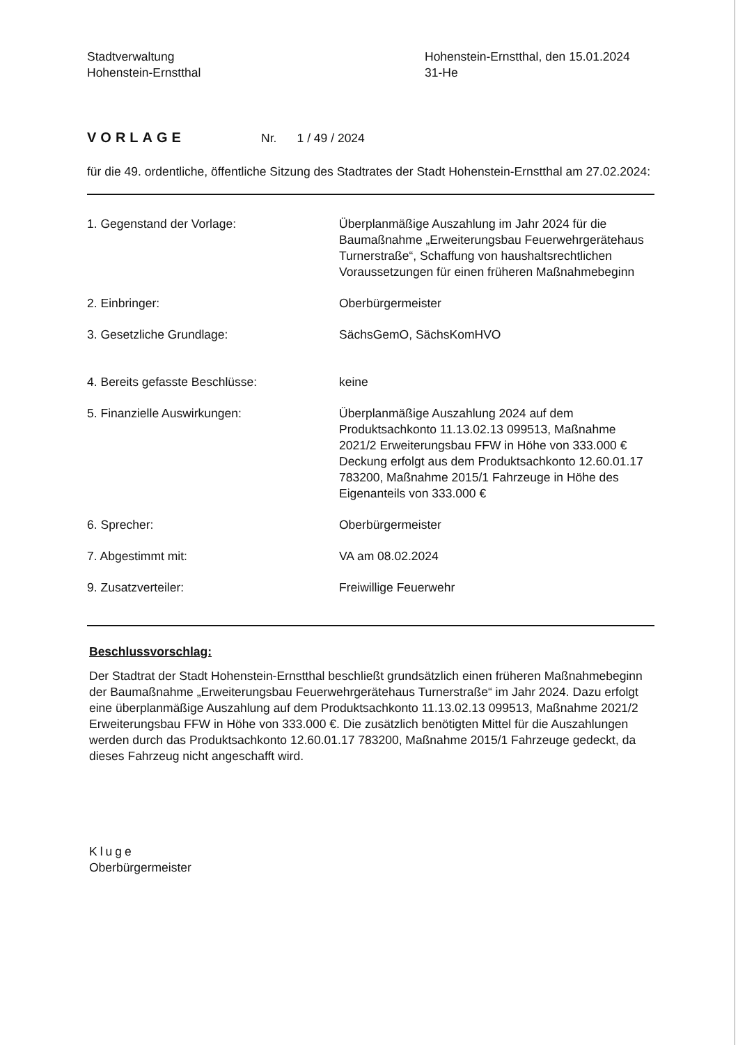Stadtverwaltung
Hohenstein-Ernstthal
Hohenstein-Ernstthal, den 15.01.2024
31-He
VORLAGE Nr. 1 / 49 / 2024
für die 49. ordentliche, öffentliche Sitzung des Stadtrates der Stadt Hohenstein-Ernstthal am 27.02.2024:
| 1. Gegenstand der Vorlage: | Überplanmäßige Auszahlung im Jahr 2024 für die Baumaßnahme „Erweiterungsbau Feuerwehrgerätehaus Turnerstraße“, Schaffung von haushaltsrechtlichen Voraussetzungen für einen früheren Maßnahmebeginn |
| 2. Einbringer: | Oberbürgermeister |
| 3. Gesetzliche Grundlage: | SächsGemO, SächsKomHVO |
| 4. Bereits gefasste Beschlüsse: | keine |
| 5. Finanzielle Auswirkungen: | Überplanmäßige Auszahlung 2024 auf dem Produktsachkonto 11.13.02.13 099513, Maßnahme 2021/2 Erweiterungsbau FFW in Höhe von 333.000 € Deckung erfolgt aus dem Produktsachkonto 12.60.01.17 783200, Maßnahme 2015/1 Fahrzeuge in Höhe des Eigenanteils von 333.000 € |
| 6. Sprecher: | Oberbürgermeister |
| 7. Abgestimmt mit: | VA am 08.02.2024 |
| 9. Zusatzverteiler: | Freiwillige Feuerwehr |
Beschlussvorschlag:
Der Stadtrat der Stadt Hohenstein-Ernstthal beschließt grundsätzlich einen früheren Maßnahmebeginn der Baumaßnahme „Erweiterungsbau Feuerwehrgerätehaus Turnerstraße“ im Jahr 2024. Dazu erfolgt eine überplanmäßige Auszahlung auf dem Produktsachkonto 11.13.02.13 099513, Maßnahme 2021/2 Erweiterungsbau FFW in Höhe von 333.000 €. Die zusätzlich benötigten Mittel für die Auszahlungen werden durch das Produktsachkonto 12.60.01.17 783200, Maßnahme 2015/1 Fahrzeuge gedeckt, da dieses Fahrzeug nicht angeschafft wird.
Kluge
Oberbürgermeister